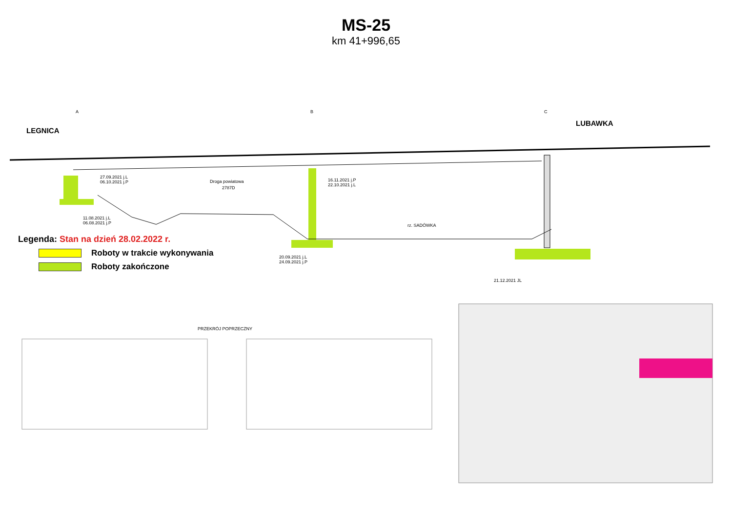MS-25
km 41+996,65
LEGNICA
LUBAWKA
A
B
C
Droga powiatowa
2787D
rz. SADÓWKA
27.09.2021 j.L
06.10.2021 j.P
16.11.2021 j.P
22.10.2021 j.L
11.08.2021 j.L
06.08.2021 j.P
20.09.2021 j.L
24.09.2021 j.P
21.12.2021 JL
PRZEKRÓJ POPRZECZNY
Legenda: Stan na dzień 28.02.2022 r.
Roboty w trakcie wykonywania
Roboty zakończone